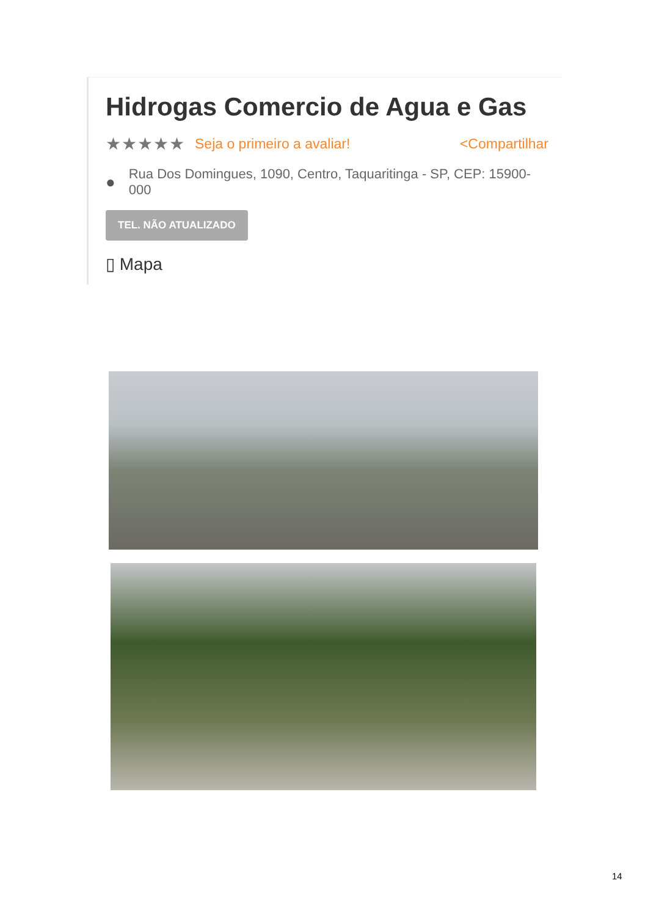Hidrogas Comercio de Agua e Gas
★★★★★ Seja o primeiro a avaliar! <Compartilhar
● Rua Dos Domingues, 1090, Centro, Taquaritinga - SP, CEP: 15900-
000
TEL. NÃO ATUALIZADO
▯ Mapa
14